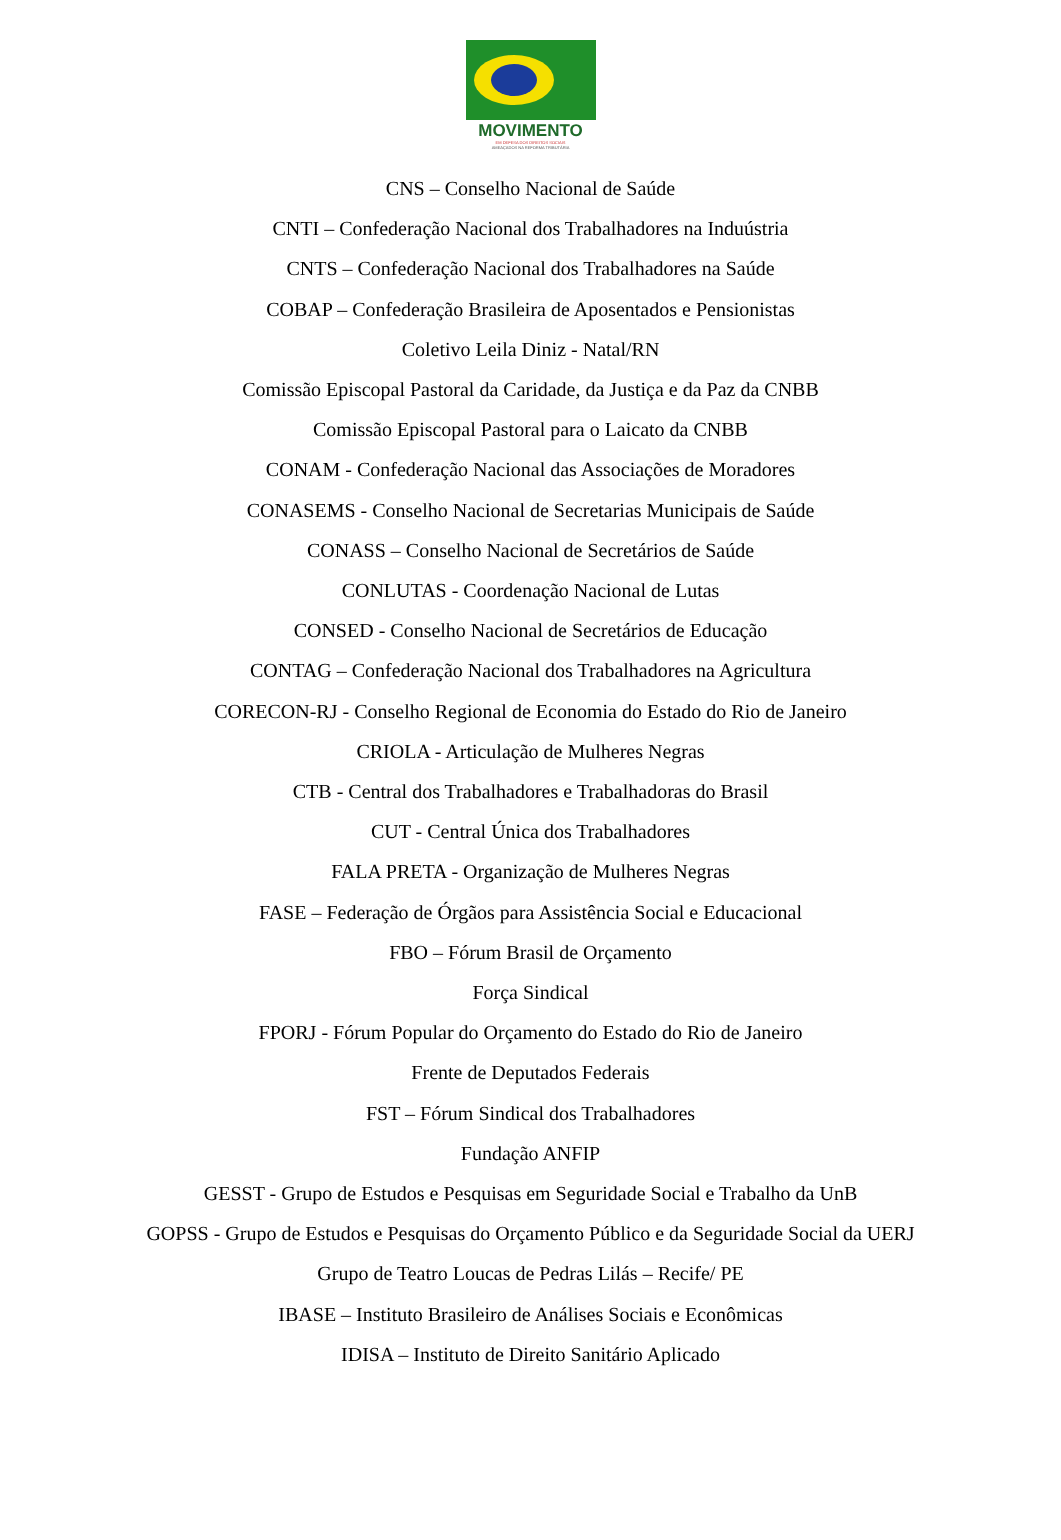MOVIMENTO
EM DEFESA DOS DIREITOS SOCIAIS
AMEAÇADOS NA REFORMA TRIBUTÁRIA
CNS – Conselho Nacional de Saúde
CNTI – Confederação Nacional dos Trabalhadores na Induústria
CNTS – Confederação Nacional dos Trabalhadores na Saúde
COBAP – Confederação Brasileira de Aposentados e Pensionistas
Coletivo Leila Diniz - Natal/RN
Comissão Episcopal Pastoral da Caridade, da Justiça e da Paz da CNBB
Comissão Episcopal Pastoral para o Laicato da CNBB
CONAM - Confederação Nacional das Associações de Moradores
CONASEMS - Conselho Nacional de Secretarias Municipais de Saúde
CONASS – Conselho Nacional de Secretários de Saúde
CONLUTAS - Coordenação Nacional de Lutas
CONSED - Conselho Nacional de Secretários de Educação
CONTAG – Confederação Nacional dos Trabalhadores na Agricultura
CORECON-RJ - Conselho Regional de Economia do Estado do Rio de Janeiro
CRIOLA - Articulação de Mulheres Negras
CTB - Central dos Trabalhadores e Trabalhadoras do Brasil
CUT - Central Única dos Trabalhadores
FALA PRETA - Organização de Mulheres Negras
FASE – Federação de Órgãos para Assistência Social e Educacional
FBO – Fórum Brasil de Orçamento
Força Sindical
FPORJ - Fórum Popular do Orçamento do Estado do Rio de Janeiro
Frente de Deputados Federais
FST – Fórum Sindical dos Trabalhadores
Fundação ANFIP
GESST - Grupo de Estudos e Pesquisas em Seguridade Social e Trabalho da UnB
GOPSS - Grupo de Estudos e Pesquisas do Orçamento Público e da Seguridade Social da UERJ
Grupo de Teatro Loucas de Pedras Lilás – Recife/ PE
IBASE – Instituto Brasileiro de Análises Sociais e Econômicas
IDISA – Instituto de Direito Sanitário Aplicado